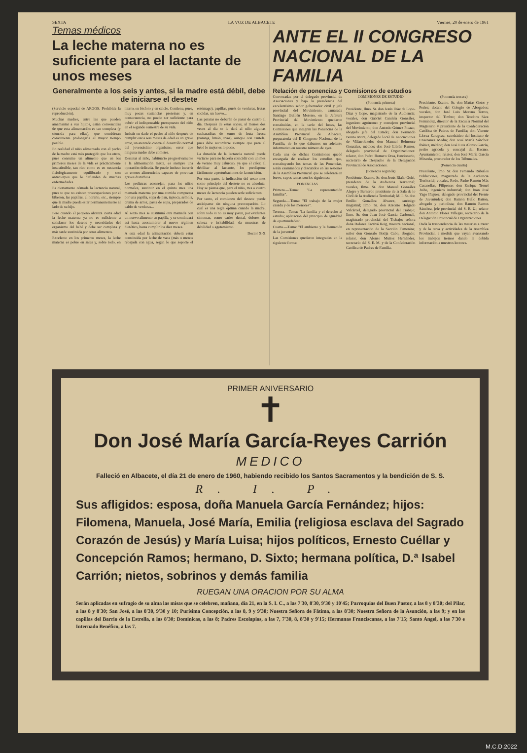SEXTA LA VOZ DE ALBACETE Viernes, 20 de enero de 1961
Temas médicos
La leche materna no es suficiente para el lactante de unos meses
Generalmente a los seis y antes, si la madre está débil, debe de iniciarse el destete
(Servicio especial de ARGOS. Prohibida la reproducción).
Muchas madres, entre las que pueden amamantar a sus hijitos, están convencidas de que esta alimentación es tan completa (y cómoda para ellas), que consideran conveniente prolongarla el mayor tiempo posible.
En realidad el niño alimentado con el pecho de la madre está más protegido que los otros, pues consume un alimento que en los primeros meses de la vida es prácticamente insustituible, tan rico como es en sustancia fisiológicamente equilibrado y con anticuerpos que lo defienden de muchas enfermedades.
Es ciertamente cómoda la lactancia natural, pues to que no existen preocupaciones por el biberón, las papillas, el horario, etc., siempre que la madre pueda estar permanentemente al lado de su hijo.
Pero cuando el pequeño alcanza cierta edad la leche materna ya no es suficiente a satisfacer los deseos y necesidades del organismo del bebé y debe ser completa y más tarde sustituida por otros alimentos.
Excelente en los primeros meses, la leche materna es pobre en sales y, sobre todo, en hierro, en fósforo y en calcio. Contiene, pues, muy pocas sustancias proteínas y, en consecuencia, no puede ser suficiente para cubrir el indispensable presupuesto del niño en el segundo semestre de su vida.
Insistir en darle el pecho al niño después de cumplir estos seis meses de edad es un grave error, un atentado contra el desarrollo normal del jovencísimo organismo, error que ninguna madre debe cometer.
Destetar al niño, habituario progresivamente a la alimentación mixta, es siempre una operación delicada. Se puede incluso incurrir en errores alimenticios capaces de provocar graves disturbios.
Los pediatras aconsejan, para los niños normales, sustituir en el quinto mes una mamada materna por una comida compuesta por una papilla, sopa de pan, tapioca, sémola, crema de arroz, pasta de sopa, preparados de caldo de verduras...
Al sexto mes se sustituirá otra mamada con un nuevo alimento en papilla, y se continuará así hasta acostumbrar al nuevo régimen dietético, hasta cumplir los diez meses.
A esta edad la alimentación deberá estar constituida por leche de vaca (más o menos rebajada con agua, según lo que soporte el estómago), papillas, purés de verduras, frutas cocidas, un huevo...
Las patatas no deberán de pasar de cuatro al día. Después de estas sopas, al menos dos veces al día se le dará al niño algunas cucharaditas de zumo de fruta fresca (naranja, limón, uvas), aunque con cautela, pues debe recordarse siempre que para el bebé lo mejor es lo poco.
La duración de la lactancia natural puede variarse para no hacerla coincidir con un mes de verano muy caluroso, ya que el calor, al debilitar al lactante, los predispone fácilmente a perturbaciones de la nutrición.
Por otra parte, la indicación del sexto mes como principio del destete no es absoluta. Hoy se piensa que, para el niño, tres o cuatro meses de lactancia pueden serle suficientes.
Por tanto, el comienzo del destete puede anticiparse sin ninguna preocupación. Lo cual es una regla óptima cuando la madre, sobre todo si no es muy joven, por evidentes síntomas, como caries dental, dolores de cabeza e irritabilidad, da muestras de debilidad o agotamiento.
Doctor X-X
ANTE EL II CONGRESO NACIONAL DE LA FAMILIA
Relación de ponencias y Comisiones de estudios
Convocadas por el delegado provincial de Asociaciones y bajo la presidencia del excelentísimo señor gobernador civil y jefe provincial del Movimiento, camarada Santiago Guillén Moreno, en la Jefatura Provincial del Movimiento quedaron constituidas, en la tarde del lunes, las Comisiones que integran las Ponencias de la Asamblea Provincial de Albacete, preparatoria del II Congreso Nacional de la Familia, de lo que dábamos un adelanto informativo en nuestro número de ayer.
Cada una de dichas Comisiones quedó encargada de realizar los estudios que, constituyendo los temas de las Ponencias, serán examinados y discutidos en las sesiones de la Asamblea Provincial que se celebrará en breve, cuyos temas son los siguientes:
PONENCIAS
Primera.—Tema: "La representación familiar".
Segunda.—Tema: "El trabajo de la mujer casada y de los menores".
Tercera.—Tema: "La familia y el derecho al estudio; aplicación del principio de igualdad de oportunidades".
Cuarta.—Tema: "El ambiente y la formación de la juventud".
Las Comisiones quedaron integradas en la siguiente forma:
COMISIONES DE ESTUDIO
(Ponencia primera)
Presidente, Ilmo. Sr. don Jesús Díaz de Lope-Díaz y Lope, magistrado de la Audiencia; vocales, don Gabriel Candela González, ingeniero agrónomo y consejero provincial del Movimiento; don Antonio Gómez Picazo, abogado jefe del Estado; don Fernando Benito Mora, delegado local de Asociaciones de Villarrobledo; don Manuel Belmonte González, médico; don José Librán Ramos, delegado provincial de Organizaciones: relator, don Pedro Romero Orea, funcionario, secretario de Despacho de la Delegación Provincial de Asociaciones.
(Ponencia segunda)
Presidente, Excmo. Sr. don Jesús Riaño Goiri, presidente de la Audiencia Territorial; vocales, Ilmo. Sr. don Manuel González Alegre y Bernardo presidente de la Sala de lo Civil de la Audiencia Territorial; M. I. Sr. don Emilio González Alvarez, canónigo magistral; Ilmo. Sr. don Antonio Holgado Valcárcel, delegado provincial del Trabajo; Ilmo. Sr. don Juan José García Carbonell, magistrado provincial del Trabajo; señora doña Dolores Escrivá Reig, maestra nacional, en representación de la Sección Femenina; señor don Gonzalo Botija Cabo, abogado; relator, don Alonso Muñoz Hernández, secretario del S. E. M. y de la Confederación Católica de Padres de Familia.
(Ponencia tercera)
Presidente, Excmo. Sr. don Matías Gotor y Perier; decano del Colegio de Abogados; vocales, don José Luis Moreno Torres, inspector del Timbre; don Teodoro Sáez Fernández, director de la Escuela Normal del Magisterio y presidente de la Confederación Católica de Padres de Familia; don Vicente Llorca Zaragoza, catedrático del Instituto de Enseñanza Media; don José María Sánchez Ibáñez, médico; don José Luis Alonso García, perito agrícola y concejal del Excmo. Ayuntamiento; relator, don José María García Miranda, procurador de los Tribunales.
(Ponencia cuarta)
Presidente, Ilmo. Sr. don Fernando Rubiales Poblaciones, magistrado de la Audiencia Territorial; vocales, Rvdo. Padre Ramón Más Casanellas, Filipense; don Enrique Teruel Juibe, ingeniero industrial; don Juan José Yago Iñíguez, delegado provincial del Frente de Juventudes; don Ramón Bello Bañón, abogado y periodista; don Ramón Ramos Sánchez, jefe provincial del S. E. U.; relator don Antonio Flores Villegas, secretario de la Delegación Provincial de Organizaciones.
Dada la trascendencia de las materias a tratar y de la tarea y actividades de la Asamblea Provincial, a medida que vayan avanzando los trabajos iremos dando la debida información a nuestros lectores.
PRIMER ANIVERSARIO
✝
Don José María García-Reyes Carrión
MEDICO
Falleció en Albacete, el día 21 de enero de 1960, habiendo recibido los Santos Sacramentos y la bendición de S. S.
R. I. P.
Sus afligidos: esposa, doña Manuela García Fernández; hijos: Filomena, Manuela, José María, Emilia (religiosa esclava del Sagrado Corazón de Jesús) y María Luisa; hijos políticos, Ernesto Cuéllar y Concepción Ramos; hermano, D. Sixto; hermana política, D.ª Isabel Carrión; nietos, sobrinos y demás familia
RUEGAN UNA ORACION POR SU ALMA
Serán aplicadas en sufragio de su alma las misas que se celebren, mañana, día 21, en la S. I. C., a las 7'30, 8'30, 9'30 y 10'45; Parroquias del Buen Pastor, a las 8 y 8'30; del Pilar, a las 8 y 8'30; San José, a las 8'30, 9'30 y 10; Purísima Concepción, a las 8, 9 y 9'30; Nuestra Señora de Fátima, a las 8'30; Nuestra Señora de la Asunción, a las 9; y en las capillas del Barrio de la Estrella, a las 8'30; Dominicas, a las 8; Padres Escolapios, a las 7, 7'30, 8, 8'30 y 9'15; Hermanas Franciscanas, a las 7'15; Santo Angel, a las 7'30 e Internado Benéfico, a las 7.
M.C.D.2022